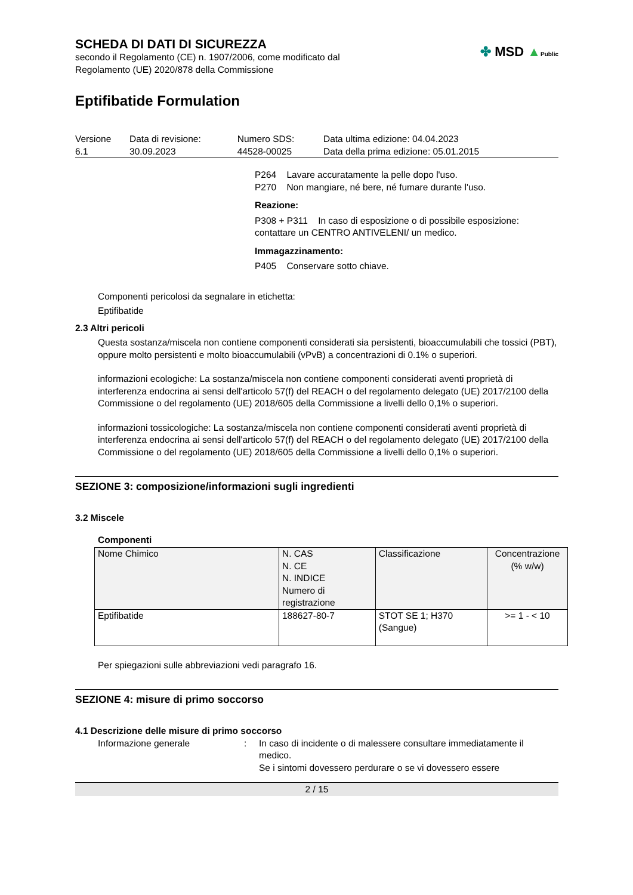SCHEDA DI DATI DI SICUREZZA
secondo il Regolamento (CE) n. 1907/2006, come modificato dal
Regolamento (UE) 2020/878 della Commissione
✤ MSD ▲Public
Eptifibatide Formulation
| Versione 6.1 | Data di revisione: 30.09.2023 | Numero SDS: 44528-00025 | Data ultima edizione: 04.04.2023 Data della prima edizione: 05.01.2015 |
P264 Lavare accuratamente la pelle dopo l'uso.
P270 Non mangiare, né bere, né fumare durante l'uso.
Reazione:
P308 + P311 In caso di esposizione o di possibile esposizione: contattare un CENTRO ANTIVELENI/ un medico.
Immagazzinamento:
P405 Conservare sotto chiave.
Componenti pericolosi da segnalare in etichetta:
Eptifibatide
2.3 Altri pericoli
Questa sostanza/miscela non contiene componenti considerati sia persistenti, bioaccumulabili che tossici (PBT), oppure molto persistenti e molto bioaccumulabili (vPvB) a concentrazioni di 0.1% o superiori.
informazioni ecologiche: La sostanza/miscela non contiene componenti considerati aventi proprietà di interferenza endocrina ai sensi dell'articolo 57(f) del REACH o del regolamento delegato (UE) 2017/2100 della Commissione o del regolamento (UE) 2018/605 della Commissione a livelli dello 0,1% o superiori.
informazioni tossicologiche: La sostanza/miscela non contiene componenti considerati aventi proprietà di interferenza endocrina ai sensi dell'articolo 57(f) del REACH o del regolamento delegato (UE) 2017/2100 della Commissione o del regolamento (UE) 2018/605 della Commissione a livelli dello 0,1% o superiori.
SEZIONE 3: composizione/informazioni sugli ingredienti
3.2 Miscele
Componenti
| Nome Chimico | N. CAS N. CE N. INDICE Numero di registrazione | Classificazione | Concentrazione (% w/w) |
| --- | --- | --- | --- |
| Eptifibatide | 188627-80-7 | STOT SE 1; H370 (Sangue) | >= 1 - < 10 |
Per spiegazioni sulle abbreviazioni vedi paragrafo 16.
SEZIONE 4: misure di primo soccorso
4.1 Descrizione delle misure di primo soccorso
| Informazione generale | : | In caso di incidente o di malessere consultare immediatamente il medico. Se i sintomi dovessero perdurare o se vi dovessero essere |
2 / 15